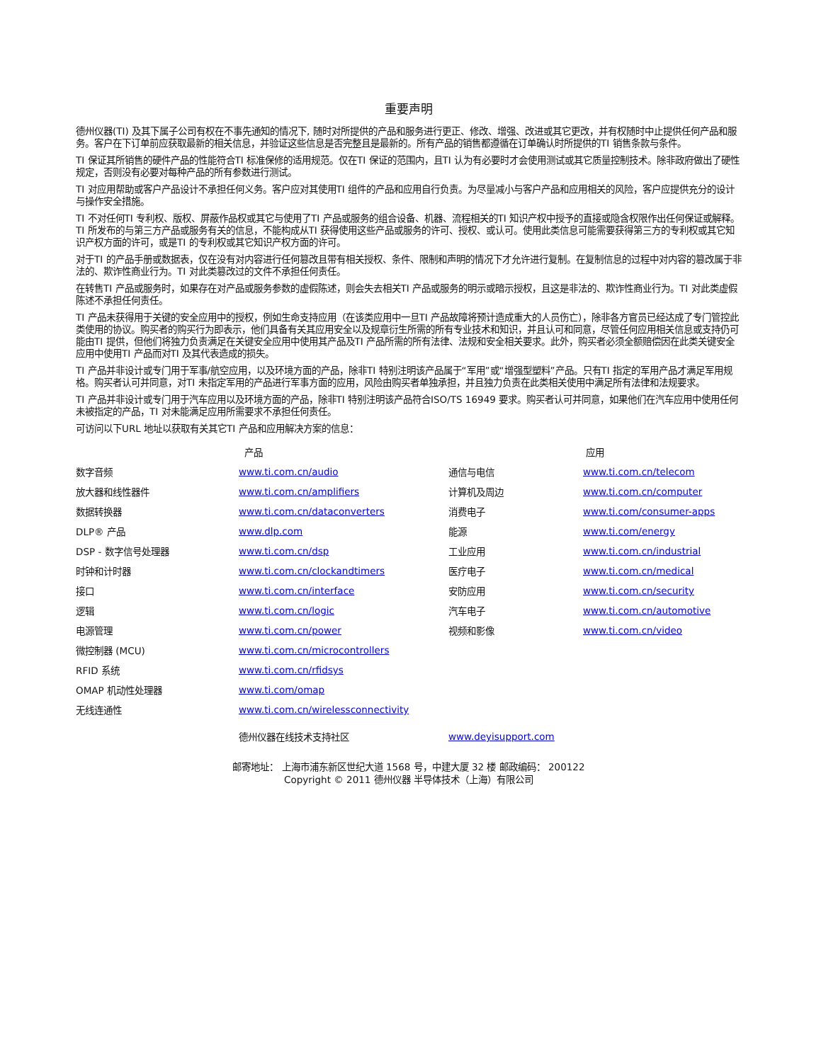重要声明
德州仪器(TI) 及其下属子公司有权在不事先通知的情况下, 随时对所提供的产品和服务进行更正、修改、增强、改进或其它更改，并有权随时中止提供任何产品和服务。客户在下订单前应获取最新的相关信息，并验证这些信息是否完整且是最新的。所有产品的销售都遵循在订单确认时所提供的TI 销售条款与条件。
TI 保证其所销售的硬件产品的性能符合TI 标准保修的适用规范。仅在TI 保证的范围内，且TI 认为有必要时才会使用测试或其它质量控制技术。除非政府做出了硬性规定，否则没有必要对每种产品的所有参数进行测试。
TI 对应用帮助或客户产品设计不承担任何义务。客户应对其使用TI 组件的产品和应用自行负责。为尽量减小与客户产品和应用相关的风险，客户应提供充分的设计与操作安全措施。
TI 不对任何TI 专利权、版权、屏蔽作品权或其它与使用了TI 产品或服务的组合设备、机器、流程相关的TI 知识产权中授予的直接或隐含权限作出任何保证或解释。TI 所发布的与第三方产品或服务有关的信息，不能构成从TI 获得使用这些产品或服务的许可、授权、或认可。使用此类信息可能需要获得第三方的专利权或其它知识产权方面的许可，或是TI 的专利权或其它知识产权方面的许可。
对于TI 的产品手册或数据表，仅在没有对内容进行任何篡改且带有相关授权、条件、限制和声明的情况下才允许进行复制。在复制信息的过程中对内容的篡改属于非法的、欺诈性商业行为。TI 对此类篡改过的文件不承担任何责任。
在转售TI 产品或服务时，如果存在对产品或服务参数的虚假陈述，则会失去相关TI 产品或服务的明示或暗示授权，且这是非法的、欺诈性商业行为。TI 对此类虚假陈述不承担任何责任。
TI 产品未获得用于关键的安全应用中的授权，例如生命支持应用（在该类应用中一旦TI 产品故障将预计造成重大的人员伤亡），除非各方官员已经达成了专门管控此类使用的协议。购买者的购买行为即表示，他们具备有关其应用安全以及规章衍生所需的所有专业技术和知识，并且认可和同意，尽管任何应用相关信息或支持仍可能由TI 提供，但他们将独力负责满足在关键安全应用中使用其产品及TI 产品所需的所有法律、法规和安全相关要求。此外，购买者必须全额赔偿因在此类关键安全应用中使用TI 产品而对TI 及其代表造成的损失。
TI 产品并非设计或专门用于军事/航空应用，以及环境方面的产品，除非TI 特别注明该产品属于“军用”或“增强型塑料”产品。只有TI 指定的军用产品才满足军用规格。购买者认可并同意，对TI 未指定军用的产品进行军事方面的应用，风险由购买者单独承担，并且独力负责在此类相关使用中满足所有法律和法规要求。
TI 产品并非设计或专门用于汽车应用以及环境方面的产品，除非TI 特别注明该产品符合ISO/TS 16949 要求。购买者认可并同意，如果他们在汽车应用中使用任何未被指定的产品，TI 对未能满足应用所需要求不承担任何责任。
可访问以下URL 地址以获取有关其它TI 产品和应用解决方案的信息：
| | 产品 | | 应用 |
| --- | --- | --- | --- |
| 数字音频 | www.ti.com.cn/audio | 通信与电信 | www.ti.com.cn/telecom |
| 放大器和线性器件 | www.ti.com.cn/amplifiers | 计算机及周边 | www.ti.com.cn/computer |
| 数据转换器 | www.ti.com.cn/dataconverters | 消费电子 | www.ti.com/consumer-apps |
| DLP® 产品 | www.dlp.com | 能源 | www.ti.com/energy |
| DSP - 数字信号处理器 | www.ti.com.cn/dsp | 工业应用 | www.ti.com.cn/industrial |
| 时钟和计时器 | www.ti.com.cn/clockandtimers | 医疗电子 | www.ti.com.cn/medical |
| 接口 | www.ti.com.cn/interface | 安防应用 | www.ti.com.cn/security |
| 逻辑 | www.ti.com.cn/logic | 汽车电子 | www.ti.com.cn/automotive |
| 电源管理 | www.ti.com.cn/power | 视频和影像 | www.ti.com.cn/video |
| 微控制器 (MCU) | www.ti.com.cn/microcontrollers | | |
| RFID 系统 | www.ti.com.cn/rfidsys | | |
| OMAP 机动性处理器 | www.ti.com/omap | | |
| 无线连通性 | www.ti.com.cn/wirelessconnectivity | | |
| | 德州仪器在线技术支持社区 | www.deyisupport.com | |
邮寄地址： 上海市浦东新区世纪大道 1568 号，中建大厦 32 楼 邮政编码： 200122
Copyright © 2011 德州仪器 半导体技术（上海）有限公司